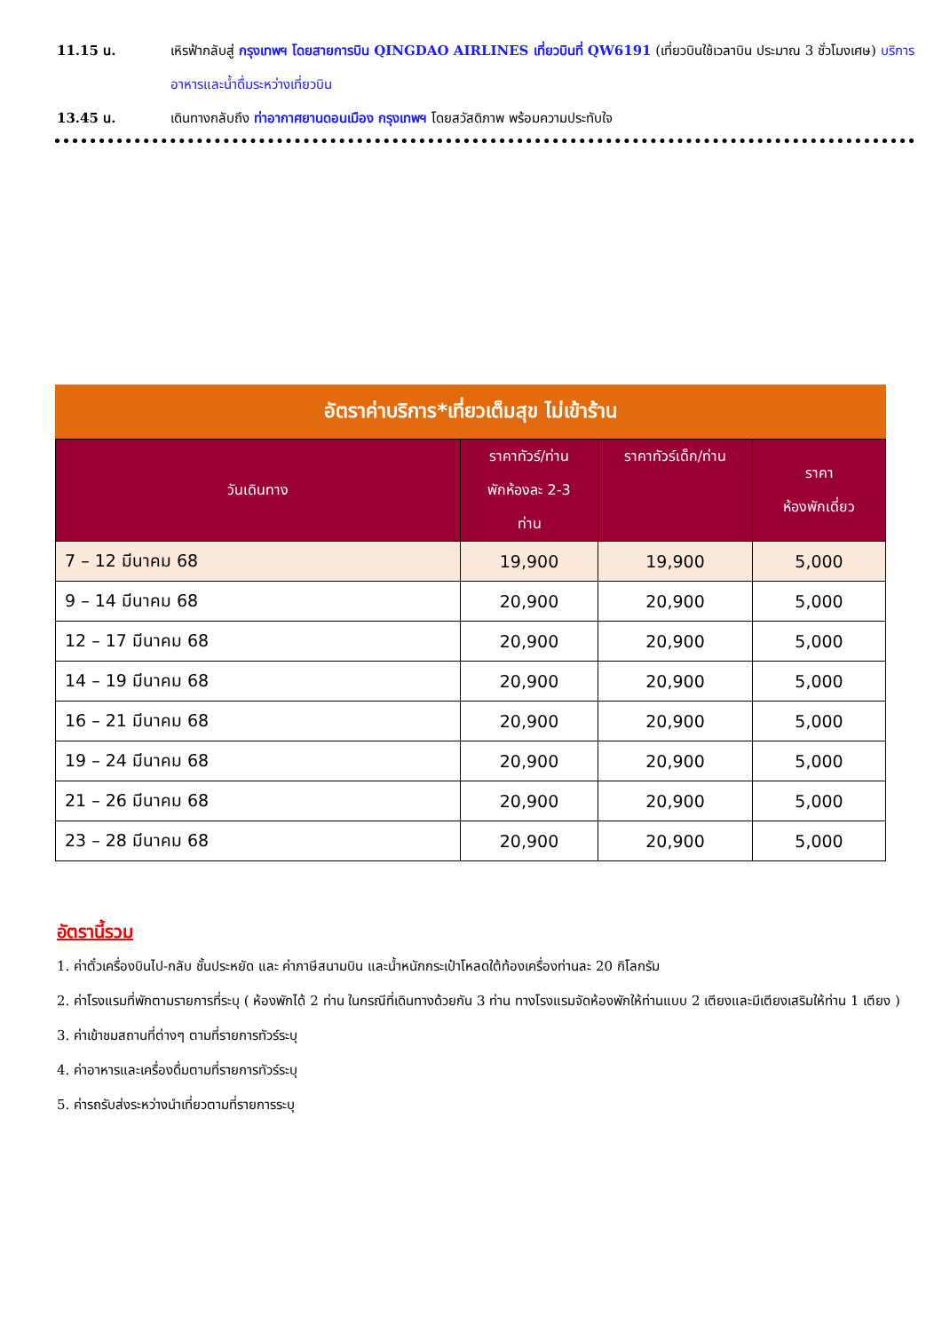11.15 น. เหิรฟ้ากลับสู่ กรุงเทพฯ โดยสายการบิน QINGDAO AIRLINES เที่ยวบินที่ QW6191 (เที่ยวบินใช้เวลาบิน ประมาณ 3 ชั่วโมงเศษ) บริการอาหารและน้ำดื่มระหว่างเที่ยวบิน
13.45 น. เดินทางกลับถึง ท่าอากาศยานดอนเมือง กรุงเทพฯ โดยสวัสดิภาพ พร้อมความประทับใจ
อัตราค่าบริการ*เที่ยวเต็มสุข ไม่เข้าร้าน
| วันเดินทาง | ราคาทัวร์/ท่าน พักห้องละ 2-3 ท่าน | ราคาทัวร์เด็ก/ท่าน | ราคา ห้องพักเดี่ยว |
| --- | --- | --- | --- |
| 7 – 12 มีนาคม 68 | 19,900 | 19,900 | 5,000 |
| 9 – 14 มีนาคม 68 | 20,900 | 20,900 | 5,000 |
| 12 – 17 มีนาคม 68 | 20,900 | 20,900 | 5,000 |
| 14 – 19 มีนาคม 68 | 20,900 | 20,900 | 5,000 |
| 16 – 21 มีนาคม 68 | 20,900 | 20,900 | 5,000 |
| 19 – 24 มีนาคม 68 | 20,900 | 20,900 | 5,000 |
| 21 – 26 มีนาคม 68 | 20,900 | 20,900 | 5,000 |
| 23 – 28 มีนาคม 68 | 20,900 | 20,900 | 5,000 |
อัตรานี้รวม
1. ค่าตั๋วเครื่องบินไป-กลับ ชั้นประหยัด และ ค่าภาษีสนามบิน และน้ำหนักกระเป๋าโหลดใต้ท้องเครื่องท่านละ 20 กิโลกรัม
2. ค่าโรงแรมที่พักตามรายการที่ระบุ ( ห้องพักได้ 2 ท่าน ในกรณีที่เดินทางด้วยกัน 3 ท่าน ทางโรงแรมจัดห้องพักให้ท่านแบบ 2 เตียงและมีเตียงเสริมให้ท่าน 1 เตียง )
3. ค่าเข้าชมสถานที่ต่างๆ ตามที่รายการทัวร์ระบุ
4. ค่าอาหารและเครื่องดื่มตามที่รายการทัวร์ระบุ
5. ค่ารถรับส่งระหว่างนำเที่ยวตามที่รายการระบุ